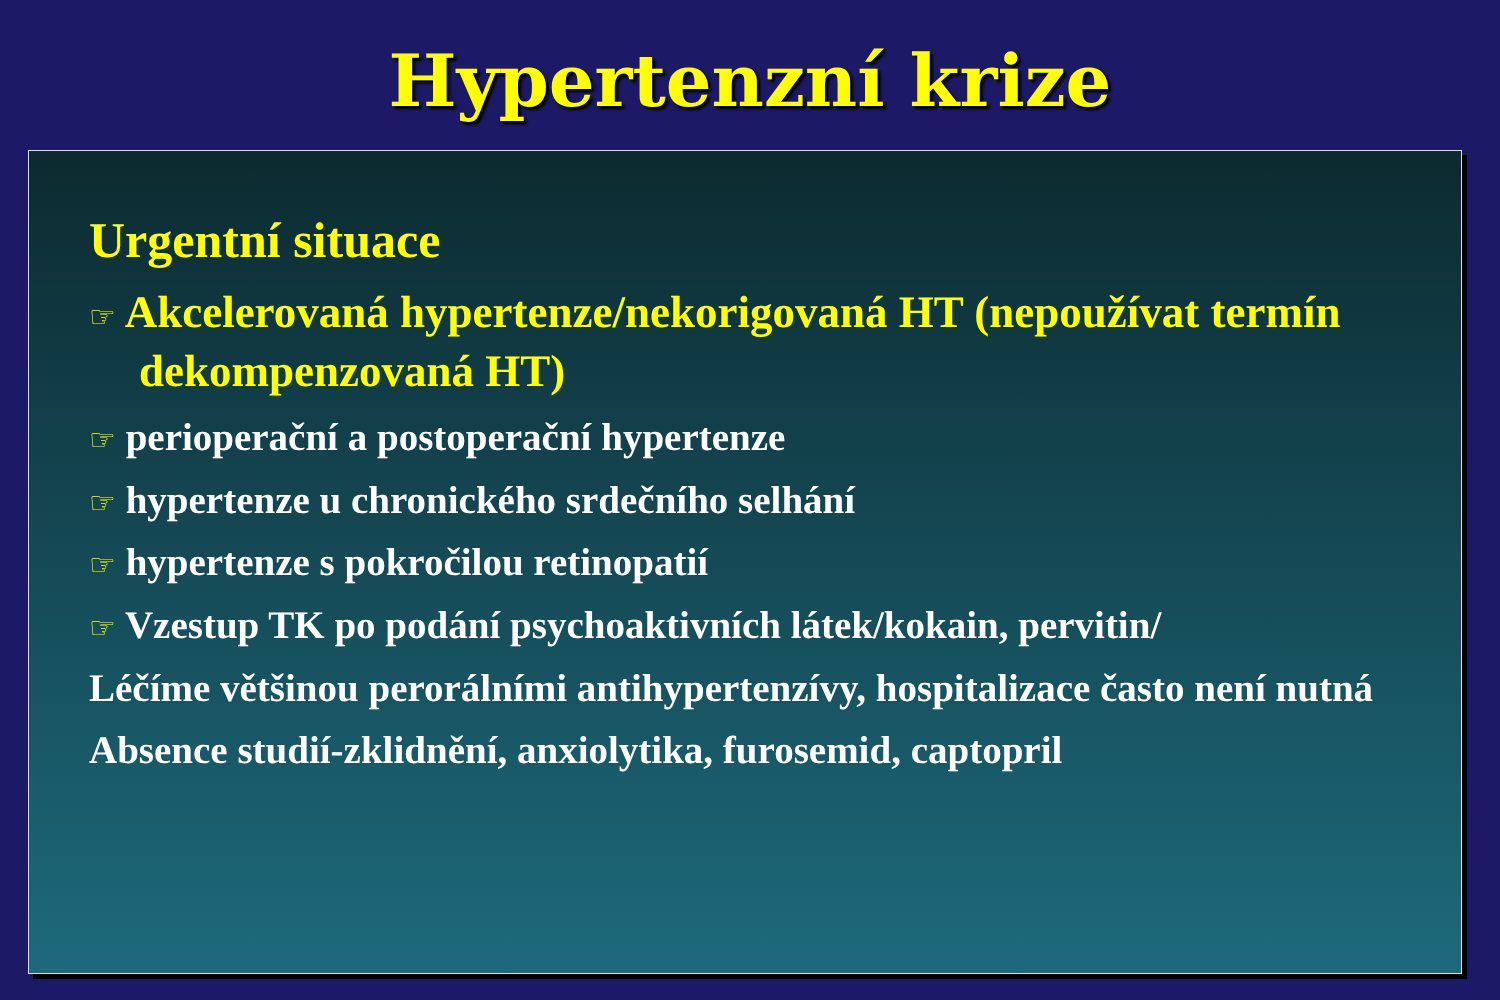Hypertenzní krize
Urgentní situace
☞ Akcelerovaná hypertenze/nekorigovaná HT (nepoužívat termín dekompenzovaná HT)
☞ perioperační a postoperační hypertenze
☞ hypertenze u chronického srdečního selhání
☞ hypertenze s pokročilou retinopatií
☞ Vzestup TK po podání psychoaktivních látek/kokain, pervitin/
Léčíme většinou perorálními antihypertenzívy, hospitalizace často není nutná
Absence studií-zklidnění, anxiolytika, furosemid, captopril